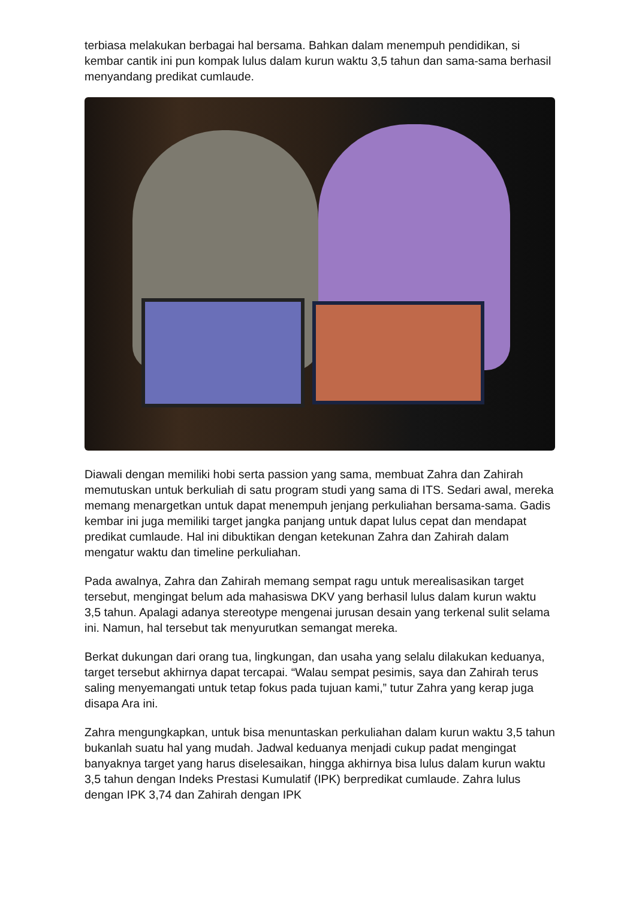terbiasa melakukan berbagai hal bersama. Bahkan dalam menempuh pendidikan, si kembar cantik ini pun kompak lulus dalam kurun waktu 3,5 tahun dan sama-sama berhasil menyandang predikat cumlaude.
Diawali dengan memiliki hobi serta passion yang sama, membuat Zahra dan Zahirah memutuskan untuk berkuliah di satu program studi yang sama di ITS. Sedari awal, mereka memang menargetkan untuk dapat menempuh jenjang perkuliahan bersama-sama. Gadis kembar ini juga memiliki target jangka panjang untuk dapat lulus cepat dan mendapat predikat cumlaude. Hal ini dibuktikan dengan ketekunan Zahra dan Zahirah dalam mengatur waktu dan timeline perkuliahan.
Pada awalnya, Zahra dan Zahirah memang sempat ragu untuk merealisasikan target tersebut, mengingat belum ada mahasiswa DKV yang berhasil lulus dalam kurun waktu 3,5 tahun. Apalagi adanya stereotype mengenai jurusan desain yang terkenal sulit selama ini. Namun, hal tersebut tak menyurutkan semangat mereka.
Berkat dukungan dari orang tua, lingkungan, dan usaha yang selalu dilakukan keduanya, target tersebut akhirnya dapat tercapai. “Walau sempat pesimis, saya dan Zahirah terus saling menyemangati untuk tetap fokus pada tujuan kami,” tutur Zahra yang kerap juga disapa Ara ini.
Zahra mengungkapkan, untuk bisa menuntaskan perkuliahan dalam kurun waktu 3,5 tahun bukanlah suatu hal yang mudah. Jadwal keduanya menjadi cukup padat mengingat banyaknya target yang harus diselesaikan, hingga akhirnya bisa lulus dalam kurun waktu 3,5 tahun dengan Indeks Prestasi Kumulatif (IPK) berpredikat cumlaude. Zahra lulus dengan IPK 3,74 dan Zahirah dengan IPK